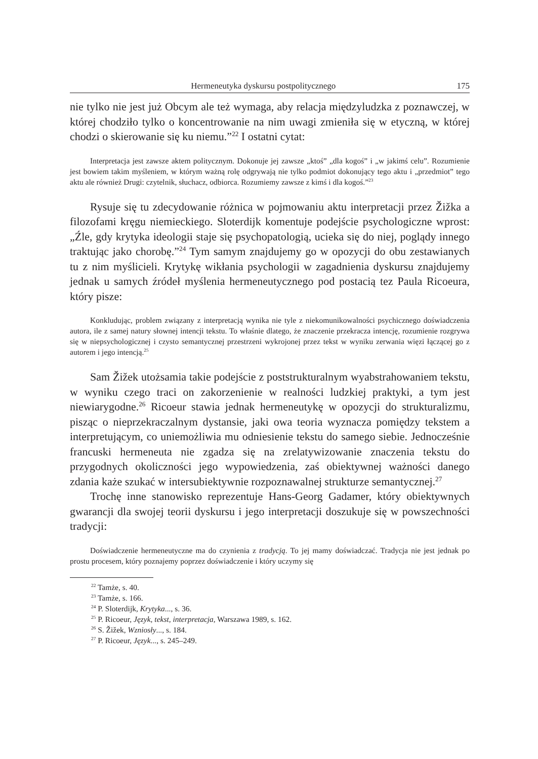Hermeneutyka dyskursu postpolitycznego 175
nie tylko nie jest już Obcym ale też wymaga, aby relacja międzyludzka z poznawczej, w której chodziło tylko o koncentrowanie na nim uwagi zmieniła się w etyczną, w której chodzi o skierowanie się ku niemu.”<sup>22</sup> I ostatni cytat:
Interpretacja jest zawsze aktem politycznym. Dokonuje jej zawsze „ktoś” „dla kogoś” i „w jakimś celu”. Rozumienie jest bowiem takim myśleniem, w którym ważną rolę odgrywają nie tylko podmiot dokonujący tego aktu i „przedmiot” tego aktu ale również Drugi: czytelnik, słuchacz, odbiorca. Rozumiemy zawsze z kimś i dla kogoś.”<sup>23</sup>
Rysuje się tu zdecydowanie różnica w pojmowaniu aktu interpretacji przez Žižka a filozofami kręgu niemieckiego. Sloterdijk komentuje podejście psychologiczne wprost: „Źle, gdy krytyka ideologii staje się psychopatologią, ucieka się do niej, poglądy innego traktując jako chorobę.”<sup>24</sup> Tym samym znajdujemy go w opozycji do obu zestawianych tu z nim myślicieli. Krytykę wikłania psychologii w zagadnienia dyskursu znajdujemy jednak u samych źródeł myślenia hermeneutycznego pod postacią tez Paula Ricoeura, który pisze:
Konkludując, problem związany z interpretacją wynika nie tyle z niekomunikowalności psychicznego doświadczenia autora, ile z samej natury słownej intencji tekstu. To właśnie dlatego, że znaczenie przekracza intencję, rozumienie rozgrywa się w niepsychologicznej i czysto semantycznej przestrzeni wykrojonej przez tekst w wyniku zerwania więzi łączącej go z autorem i jego intencją.<sup>25</sup>
Sam Žižek utożsamia takie podejście z poststrukturalnym wyabstrahowaniem tekstu, w wyniku czego traci on zakorzenienie w realności ludzkiej praktyki, a tym jest niewiarygodne.<sup>26</sup> Ricoeur stawia jednak hermeneutykę w opozycji do strukturalizmu, pisząc o nieprzekraczalnym dystansie, jaki owa teoria wyznacza pomiędzy tekstem a interpretującym, co uniemożliwia mu odniesienie tekstu do samego siebie. Jednocześnie francuski hermeneuta nie zgadza się na zrelatywizowanie znaczenia tekstu do przygodnych okoliczności jego wypowiedzenia, zaś obiektywnej ważności danego zdania każe szukać w intersubiektywnie rozpoznawalnej strukturze semantycznej.<sup>27</sup>
Trochę inne stanowisko reprezentuje Hans-Georg Gadamer, który obiektywnych gwarancji dla swojej teorii dyskursu i jego interpretacji doszukuje się w powszechności tradycji:
Doświadczenie hermeneutyczne ma do czynienia z tradycją. To jej mamy doświadczać. Tradycja nie jest jednak po prostu procesem, który poznajemy poprzez doświadczenie i który uczymy się
<sup>22</sup> Tamże, s. 40.
<sup>23</sup> Tamże, s. 166.
<sup>24</sup> P. Sloterdijk, Krytyka..., s. 36.
<sup>25</sup> P. Ricoeur, Język, tekst, interpretacja, Warszawa 1989, s. 162.
<sup>26</sup> S. Žižek, Wzniosły..., s. 184.
<sup>27</sup> P. Ricoeur, Język..., s. 245–249.